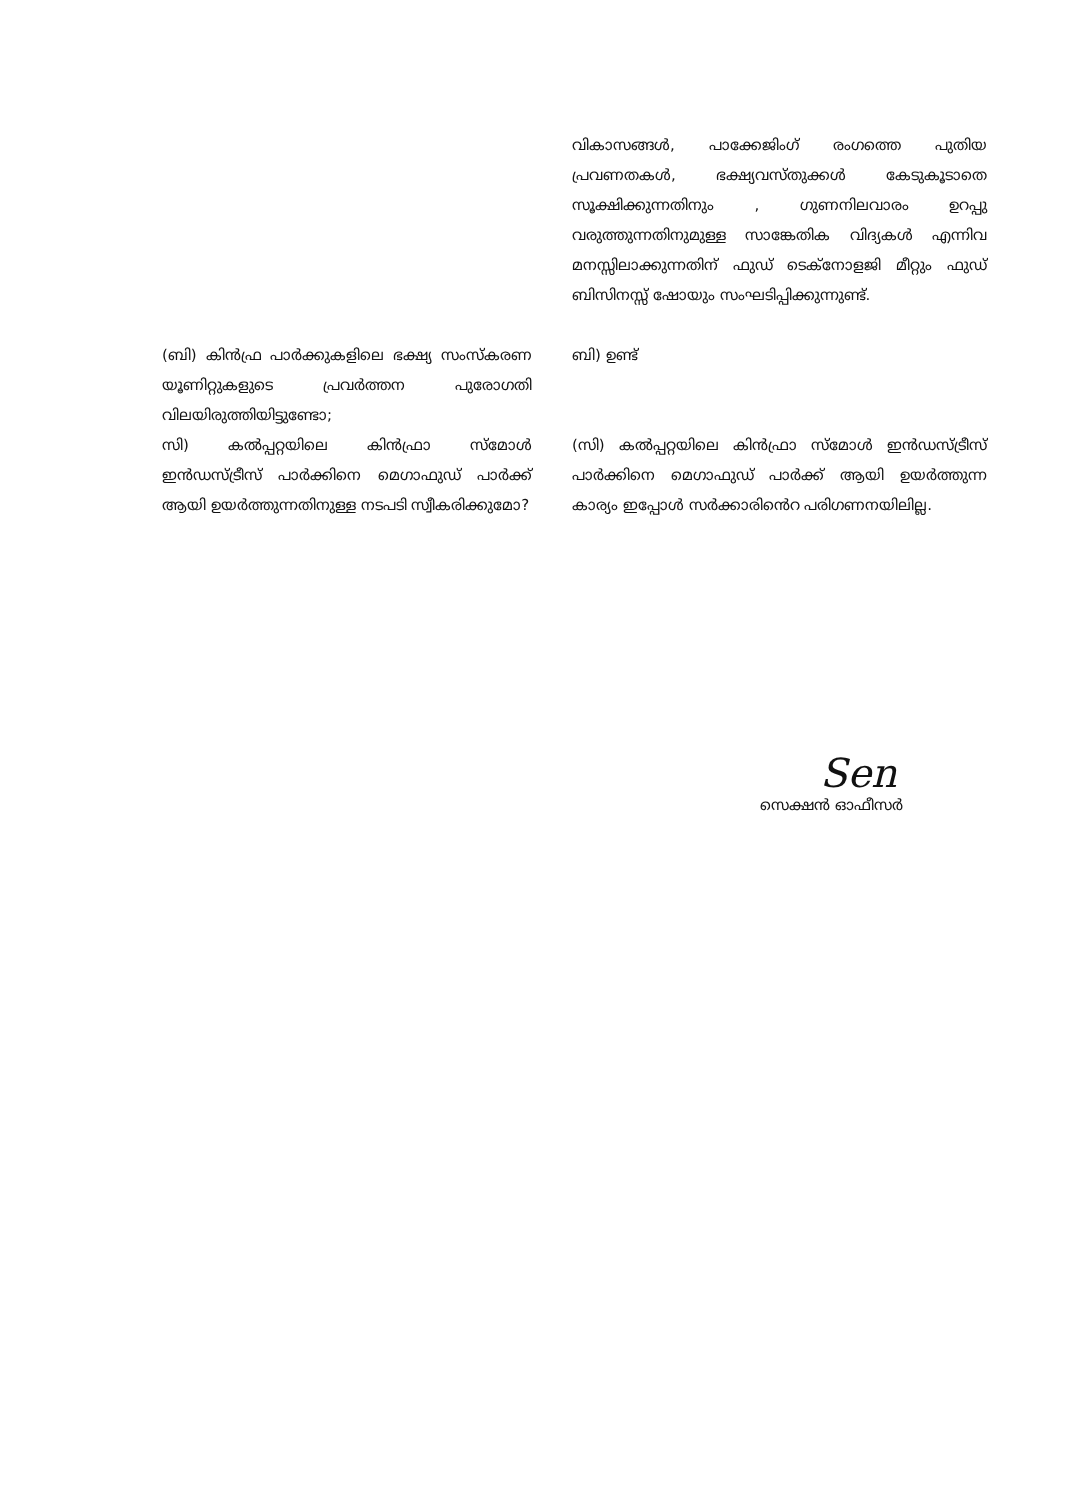വികാസങ്ങൾ, പാക്കേജിംഗ് രംഗത്തെ പുതിയ പ്രവണതകൾ, ഭക്ഷ്യവസ്തുക്കൾ കേടുകൂടാതെ സൂക്ഷിക്കുന്നതിനും , ഗുണനിലവാരം ഉറപ്പു വരുത്തുന്നതിനുമുള്ള സാങ്കേതിക വിദ്യകൾ എന്നിവ മനസ്സിലാക്കുന്നതിന് ഫുഡ് ടെക്നോളജി മീറ്റും ഫുഡ് ബിസിനസ്സ് ഷോയും സംഘടിപ്പിക്കുന്നുണ്ട്.
(ബി) കിൻഫ്ര പാർക്കുകളിലെ ഭക്ഷ്യ സംസ്കരണ യൂണിറ്റുകളുടെ പ്രവർത്തന പുരോഗതി വിലയിരുത്തിയിട്ടുണ്ടോ;
ബി) ഉണ്ട്
സി) കൽപ്പറ്റയിലെ കിൻഫ്രാ സ്മോൾ ഇൻഡസ്ട്രീസ് പാർക്കിനെ മെഗാഫുഡ് പാർക്ക് ആയി ഉയർത്തുന്നതിനുള്ള നടപടി സ്വീകരിക്കുമോ?
(സി) കൽപ്പറ്റയിലെ കിൻഫ്രാ സ്മോൾ ഇൻഡസ്ട്രീസ് പാർക്കിനെ മെഗാഫുഡ് പാർക്ക് ആയി ഉയർത്തുന്ന കാര്യം ഇപ്പോൾ സർക്കാരിൻെറ പരിഗണനയിലില്ല.
Sen
സെക്ഷൻ ഓഫീസർ